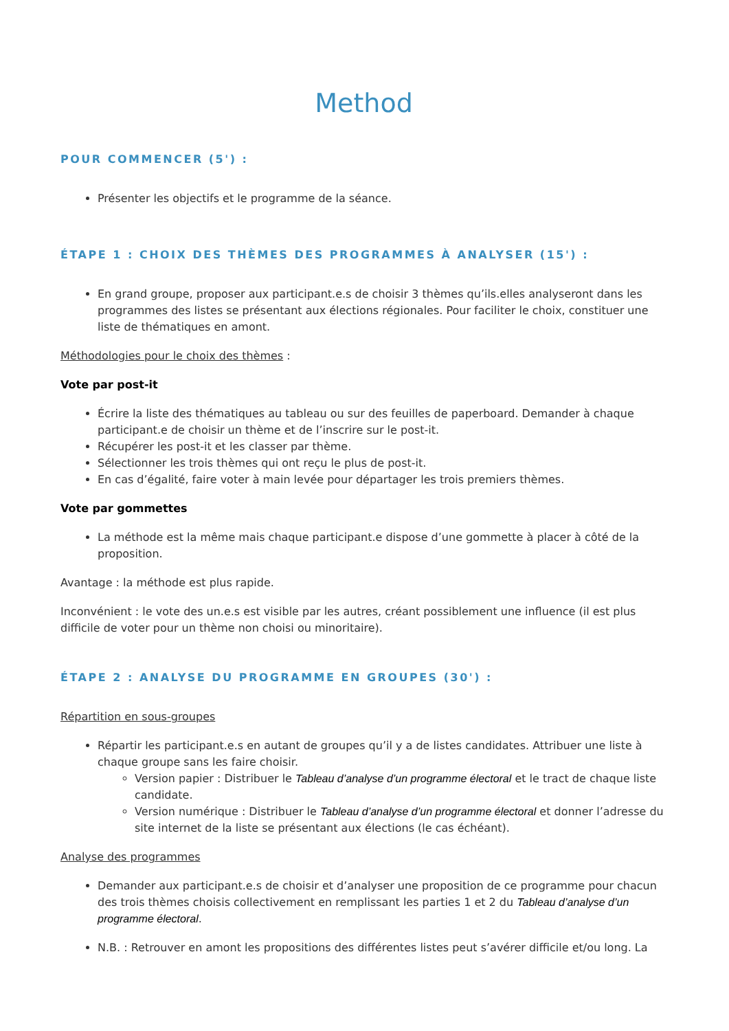Method
POUR COMMENCER (5') :
Présenter les objectifs et le programme de la séance.
ÉTAPE 1 : CHOIX DES THÈMES DES PROGRAMMES À ANALYSER (15') :
En grand groupe, proposer aux participant.e.s de choisir 3 thèmes qu’ils.elles analyseront dans les programmes des listes se présentant aux élections régionales. Pour faciliter le choix, constituer une liste de thématiques en amont.
Méthodologies pour le choix des thèmes :
Vote par post-it
Écrire la liste des thématiques au tableau ou sur des feuilles de paperboard. Demander à chaque participant.e de choisir un thème et de l’inscrire sur le post-it.
Récupérer les post-it et les classer par thème.
Sélectionner les trois thèmes qui ont reçu le plus de post-it.
En cas d’égalité, faire voter à main levée pour départager les trois premiers thèmes.
Vote par gommettes
La méthode est la même mais chaque participant.e dispose d’une gommette à placer à côté de la proposition.
Avantage : la méthode est plus rapide.
Inconvénient : le vote des un.e.s est visible par les autres, créant possiblement une influence (il est plus difficile de voter pour un thème non choisi ou minoritaire).
ÉTAPE 2 : ANALYSE DU PROGRAMME EN GROUPES (30') :
Répartition en sous-groupes
Répartir les participant.e.s en autant de groupes qu’il y a de listes candidates. Attribuer une liste à chaque groupe sans les faire choisir.
Version papier : Distribuer le Tableau d’analyse d’un programme électoral et le tract de chaque liste candidate.
Version numérique : Distribuer le Tableau d’analyse d’un programme électoral et donner l’adresse du site internet de la liste se présentant aux élections (le cas échéant).
Analyse des programmes
Demander aux participant.e.s de choisir et d’analyser une proposition de ce programme pour chacun des trois thèmes choisis collectivement en remplissant les parties 1 et 2 du Tableau d’analyse d’un programme électoral.
N.B. : Retrouver en amont les propositions des différentes listes peut s’avérer difficile et/ou long. La